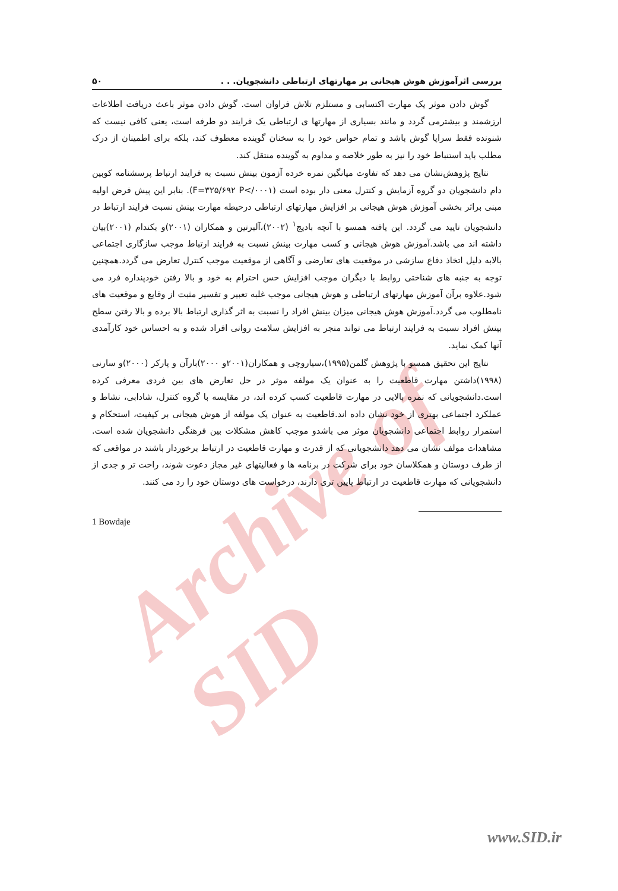Archive of SID
بررسی اثرآموزش هوش هیجانی بر مهارتهای ارتباطی دانشجویان. . . ۵۰
گوش دادن موثر یک مهارت اکتسابی و مستلزم تلاش فراوان است. گوش دادن موثر باعث دریافت اطلاعات ارزشمند و بیشترمی گردد و مانند بسیاری از مهارتها ی ارتباطی یک فرایند دو طرفه است، یعنی کافی نیست که شنونده فقط سراپا گوش باشد و تمام حواس خود را به سخنان گوینده معطوف کند، بلکه برای اطمینان از درک مطلب باید استنباط خود را نیز به طور خلاصه و مداوم به گوینده منتقل کند.
نتایج پژوهش‌نشان می دهد که تفاوت میانگین نمره خرده آزمون بینش نسبت به فرایند ارتباط پرسشنامه کوبین دام دانشجویان دو گروه آزمایش و کنترل معنی دار بوده است (F=۳۲۵/۶۹۲ P</۰۰۰۱). بنابر این پیش فرض اولیه مبنی براثر بخشی آموزش هوش هیجانی بر افزایش مهارتهای ارتباطی درحیطه مهارت بینش نسبت فرایند ارتباط در دانشجویان تایید می گردد. این یافته همسو با آنچه بادیج<sup>۱</sup> (۲۰۰۲)،آلبرتین و همکاران (۲۰۰۱)و بکندام (۲۰۰۱)بیان داشته اند می باشد.آموزش هوش هیجانی و کسب مهارت بینش نسبت به فرایند ارتباط موجب سازگاری اجتماعی بالابه دلیل اتخاذ دفاع سازشی در موقعیت های تعارضی و آگاهی از موقعیت موجب کنترل تعارض می گردد.همچنین توجه به جنبه های شناختی روابط با دیگران موجب افزایش حس احترام به خود و بالا رفتن خودپنداره فرد می شود.علاوه برآن آموزش مهارتهای ارتباطی و هوش هیجانی موجب غلبه تعبیر و تفسیر مثبت از وقایع و موقعیت های نامطلوب می گردد.آموزش هوش هیجانی میزان بینش افراد را نسبت به اثر گذاری ارتباط بالا برده و بالا رفتن سطح بینش افراد نسبت به فرایند ارتباط می تواند منجر به افزایش سلامت روانی افراد شده و به احساس خود کارآمدی آنها کمک نماید.
نتایج این تحقیق همسو با پژوهش گلمن(۱۹۹۵)،سیاروچی و همکاران(۲۰۰۱و ۲۰۰۰)بارآن و پارکر (۲۰۰۰)و سارنی (۱۹۹۸)داشتن مهارت قاطعیت را به عنوان یک مولفه موثر در حل تعارض های بین فردی معرفی کرده است.دانشجویانی که نمره بالایی در مهارت قاطعیت کسب کرده اند، در مقایسه با گروه کنترل، شادابی، نشاط و عملکرد اجتماعی بهتری از خود نشان داده اند.قاطعیت به عنوان یک مولفه از هوش هیجانی بر کیفیت، استحکام و استمرار روابط اجتماعی دانشجویان موثر می باشدو موجب کاهش مشکلات بین فرهنگی دانشجویان شده است. مشاهدات مولف نشان می دهد دانشجویانی که از قدرت و مهارت قاطعیت در ارتباط برخوردار باشند در مواقعی که از طرف دوستان و همکلاسان خود برای شرکت در برنامه ها و فعالیتهای غیر مجاز دعوت شوند، راحت تر و جدی از دانشجویانی که مهارت قاطعیت در ارتباط پایین تری دارند، درخواست های دوستان خود را رد می کنند.
1 Bowdaje
www.SID.ir